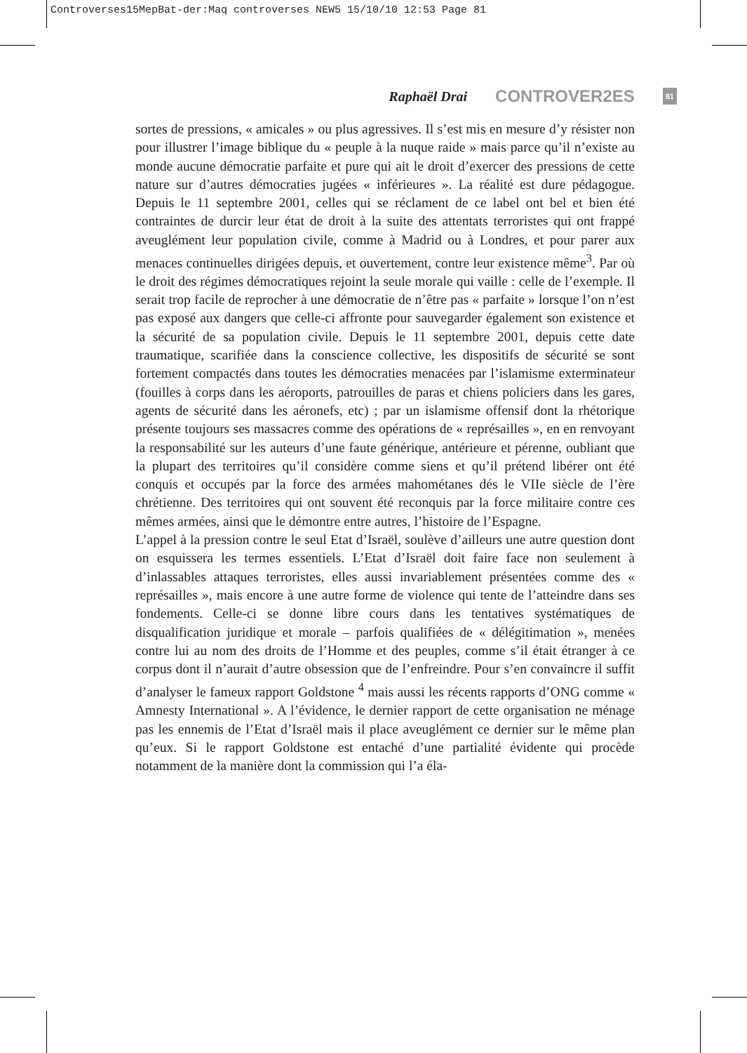Controverses15MepBat-der:Maq controverses NEW5 15/10/10 12:53 Page 81
Raphaël Drai CONTROVER2ES 81
sortes de pressions, « amicales » ou plus agressives. Il s’est mis en mesure d’y résister non pour illustrer l’image biblique du « peuple à la nuque raide » mais parce qu’il n’existe au monde aucune démocratie parfaite et pure qui ait le droit d’exercer des pressions de cette nature sur d’autres démocraties jugées « inférieures ». La réalité est dure pédagogue. Depuis le 11 septembre 2001, celles qui se réclament de ce label ont bel et bien été contraintes de durcir leur état de droit à la suite des attentats terroristes qui ont frappé aveuglément leur population civile, comme à Madrid ou à Londres, et pour parer aux menaces continuelles dirigées depuis, et ouvertement, contre leur existence même<sup>3</sup>. Par où le droit des régimes démocratiques rejoint la seule morale qui vaille : celle de l’exemple. Il serait trop facile de reprocher à une démocratie de n’être pas « parfaite » lorsque l’on n’est pas exposé aux dangers que celle-ci affronte pour sauvegarder également son existence et la sécurité de sa population civile. Depuis le 11 septembre 2001, depuis cette date traumatique, scarifiée dans la conscience collective, les dispositifs de sécurité se sont fortement compactés dans toutes les démocraties menacées par l’islamisme exterminateur (fouilles à corps dans les aéroports, patrouilles de paras et chiens policiers dans les gares, agents de sécurité dans les aéronefs, etc) ; par un islamisme offensif dont la rhétorique présente toujours ses massacres comme des opérations de « représailles », en en renvoyant la responsabilité sur les auteurs d’une faute générique, antérieure et pérenne, oubliant que la plupart des territoires qu’il considère comme siens et qu’il prétend libérer ont été conquis et occupés par la force des armées mahométanes dés le VIIe siècle de l’ère chrétienne. Des territoires qui ont souvent été reconquis par la force militaire contre ces mêmes armées, ainsi que le démontre entre autres, l’histoire de l’Espagne.
L’appel à la pression contre le seul Etat d’Israël, soulève d’ailleurs une autre question dont on esquissera les termes essentiels. L’Etat d’Israël doit faire face non seulement à d’inlassables attaques terroristes, elles aussi invariablement présentées comme des « représailles », mais encore à une autre forme de violence qui tente de l’atteindre dans ses fondements. Celle-ci se donne libre cours dans les tentatives systématiques de disqualification juridique et morale – parfois qualifiées de « délégitimation », menées contre lui au nom des droits de l’Homme et des peuples, comme s’il était étranger à ce corpus dont il n’aurait d’autre obsession que de l’enfreindre. Pour s’en convaincre il suffit d’analyser le fameux rapport Goldstone <sup>4</sup> mais aussi les récents rapports d’ONG comme « Amnesty International ». A l’évidence, le dernier rapport de cette organisation ne ménage pas les ennemis de l’Etat d’Israël mais il place aveuglément ce dernier sur le même plan qu’eux. Si le rapport Goldstone est entaché d’une partialité évidente qui procède notamment de la manière dont la commission qui l’a éla-